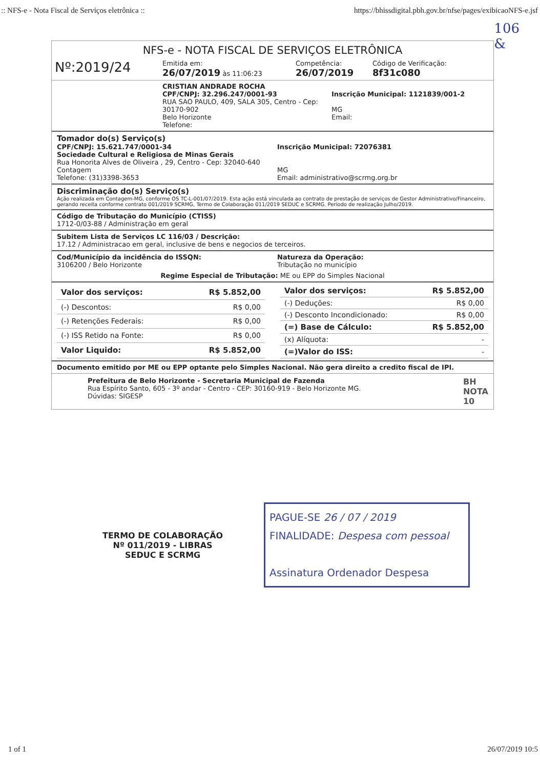:: NFS-e - Nota Fiscal de Serviços eletrônica :: https://bhissdigital.pbh.gov.br/nfse/pages/exibicaoNFS-e.jsf
106
&
NFS-e - NOTA FISCAL DE SERVIÇOS ELETRÔNICA
Nº:2019/24
Emitida em:
26/07/2019 às 11:06:23
Competência:
26/07/2019
Código de Verificação:
8f31c080
CRISTIAN ANDRADE ROCHA
CPF/CNPJ: 32.296.247/0001-93
RUA SAO PAULO, 409, SALA 305, Centro - Cep: 30170-902
Belo Horizonte
Telefone:
Inscrição Municipal: 1121839/001-2
MG
Email:
Tomador do(s) Serviço(s)
CPF/CNPJ: 15.621.747/0001-34
Sociedade Cultural e Religiosa de Minas Gerais
Rua Honorita Alves de Oliveira , 29, Centro - Cep: 32040-640
Contagem
Telefone: (31)3398-3653
Inscrição Municipal: 72076381
MG
Email: administrativo@scrmg.org.br
Discriminação do(s) Serviço(s)
Ação realizada em Contagem-MG, conforme OS TC-L-001/07/2019. Esta ação está vinculada ao contrato de prestação de serviços de Gestor Administrativo/Financeiro, gerando receita conforme contrato 001/2019 SCRMG, Termo de Colaboração 011/2019 SEDUC e SCRMG. Período de realização Julho/2019.
Código de Tributação do Município (CTISS)
1712-0/03-88 / Administração em geral
Subitem Lista de Serviços LC 116/03 / Descrição:
17.12 / Administracao em geral, inclusive de bens e negocios de terceiros.
Cod/Município da incidência do ISSQN:
3106200 / Belo Horizonte
Natureza da Operação:
Tributação no município
Regime Especial de Tributação: ME ou EPP do Simples Nacional
| Valor dos serviços: | R$ 5.852,00 |
| (-) Descontos: | R$ 0,00 |
| (-) Retenções Federais: | R$ 0,00 |
| (-) ISS Retido na Fonte: | R$ 0,00 |
| Valor Liquido: | R$ 5.852,00 |
| Valor dos serviços: | R$ 5.852,00 |
| (-) Deduções: | R$ 0,00 |
| (-) Desconto Incondicionado: | R$ 0,00 |
| (=) Base de Cálculo: | R$ 5.852,00 |
| (x) Alíquota: | - |
| (=)Valor do ISS: | - |
Documento emitido por ME ou EPP optante pelo Simples Nacional. Não gera direito a credito fiscal de IPI.
Prefeitura de Belo Horizonte - Secretaria Municipal de Fazenda
Rua Espírito Santo, 605 - 3º andar - Centro - CEP: 30160-919 - Belo Horizonte MG.
Dúvidas: SIGESP
BH
NOTA
10
TERMO DE COLABORAÇÃO
Nº 011/2019 - LIBRAS
SEDUC E SCRMG
PAGUE-SE 26 / 07 / 2019
FINALIDADE: Despesa com pessoal
Assinatura Ordenador Despesa
1 of 1 26/07/2019 10:5